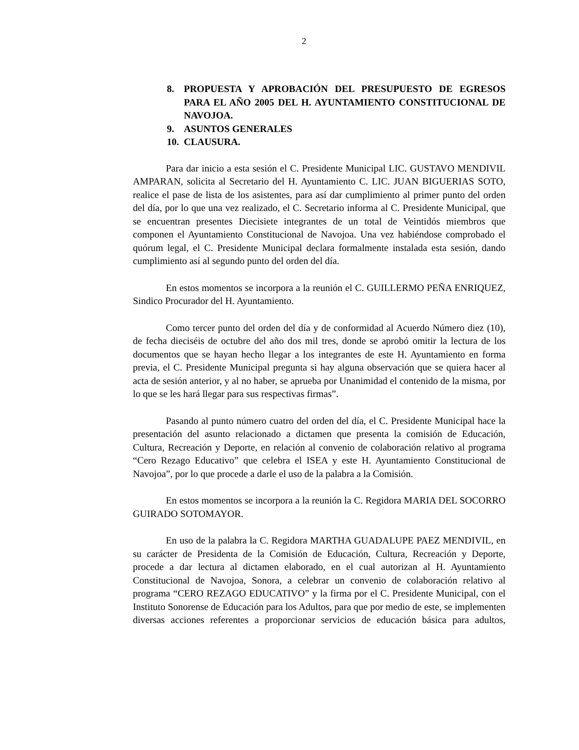2
8. PROPUESTA Y APROBACIÓN DEL PRESUPUESTO DE EGRESOS PARA EL AÑO 2005 DEL H. AYUNTAMIENTO CONSTITUCIONAL DE NAVOJOA.
9. ASUNTOS GENERALES
10. CLAUSURA.
Para dar inicio a esta sesión el C. Presidente Municipal LIC. GUSTAVO MENDIVIL AMPARAN, solicita al Secretario del H. Ayuntamiento C. LIC. JUAN BIGUERIAS SOTO, realice el pase de lista de los asistentes, para así dar cumplimiento al primer punto del orden del día, por lo que una vez realizado, el C. Secretario informa al C. Presidente Municipal, que se encuentran presentes Diecisiete integrantes de un total de Veintidós miembros que componen el Ayuntamiento Constitucional de Navojoa. Una vez habiéndose comprobado el quórum legal, el C. Presidente Municipal declara formalmente instalada esta sesión, dando cumplimiento así al segundo punto del orden del día.
En estos momentos se incorpora a la reunión el C. GUILLERMO PEÑA ENRIQUEZ, Sindico Procurador del H. Ayuntamiento.
Como tercer punto del orden del día y de conformidad al Acuerdo Número diez (10), de fecha dieciséis de octubre del año dos mil tres, donde se aprobó omitir la lectura de los documentos que se hayan hecho llegar a los integrantes de este H. Ayuntamiento en forma previa, el C. Presidente Municipal pregunta si hay alguna observación que se quiera hacer al acta de sesión anterior, y al no haber, se aprueba por Unanimidad el contenido de la misma, por lo que se les hará llegar para sus respectivas firmas”.
Pasando al punto número cuatro del orden del día, el C. Presidente Municipal hace la presentación del asunto relacionado a dictamen que presenta la comisión de Educación, Cultura, Recreación y Deporte, en relación al convenio de colaboración relativo al programa “Cero Rezago Educativo” que celebra el ISEA y este H. Ayuntamiento Constitucional de Navojoa”, por lo que procede a darle el uso de la palabra a la Comisión.
En estos momentos se incorpora a la reunión la C. Regidora MARIA DEL SOCORRO GUIRADO SOTOMAYOR.
En uso de la palabra la C. Regidora MARTHA GUADALUPE PAEZ MENDIVIL, en su carácter de Presidenta de la Comisión de Educación, Cultura, Recreación y Deporte, procede a dar lectura al dictamen elaborado, en el cual autorizan al H. Ayuntamiento Constitucional de Navojoa, Sonora, a celebrar un convenio de colaboración relativo al programa “CERO REZAGO EDUCATIVO” y la firma por el C. Presidente Municipal, con el Instituto Sonorense de Educación para los Adultos, para que por medio de este, se implementen diversas acciones referentes a proporcionar servicios de educación básica para adultos,